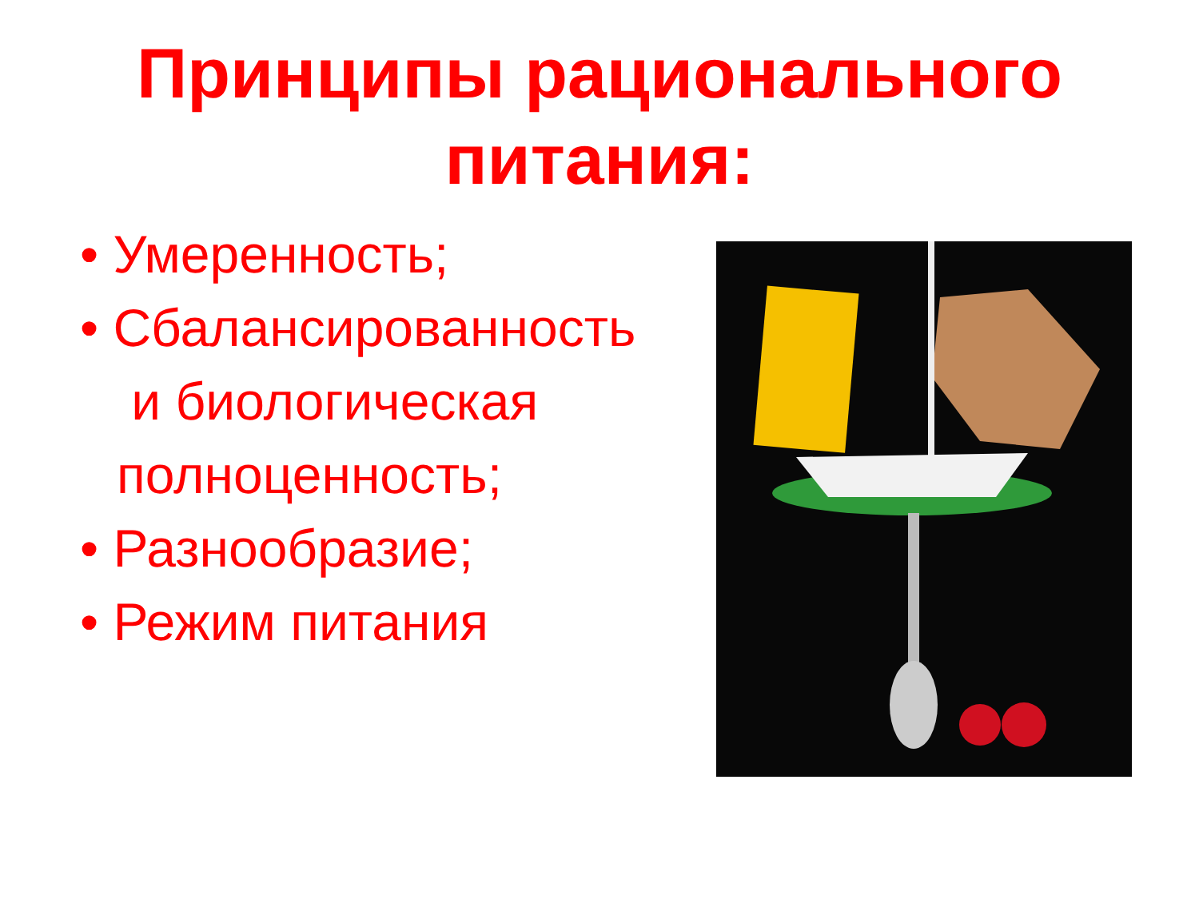Принципы рационального
питания:
• Умеренность;
• Сбалансированность
и биологическая полноценность;
• Разнообразие;
• Режим питания